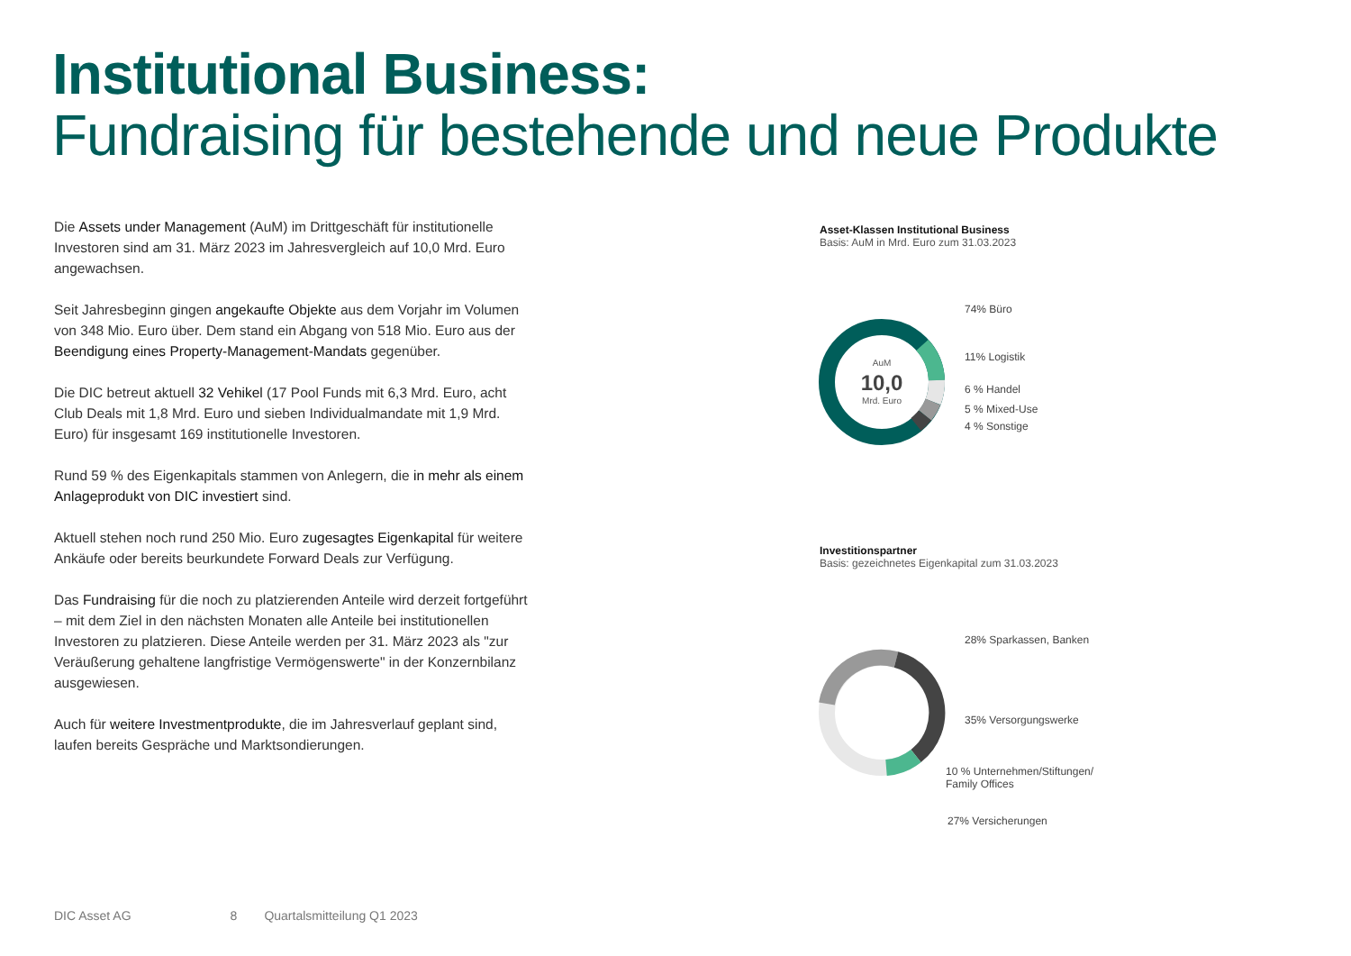Institutional Business:
Fundraising für bestehende und neue Produkte
Die Assets under Management (AuM) im Drittgeschäft für institutionelle Investoren sind am 31. März 2023 im Jahresvergleich auf 10,0 Mrd. Euro angewachsen.
Seit Jahresbeginn gingen angekaufte Objekte aus dem Vorjahr im Volumen von 348 Mio. Euro über. Dem stand ein Abgang von 518 Mio. Euro aus der Beendigung eines Property-Management-Mandats gegenüber.
Die DIC betreut aktuell 32 Vehikel (17 Pool Funds mit 6,3 Mrd. Euro, acht Club Deals mit 1,8 Mrd. Euro und sieben Individualmandate mit 1,9 Mrd. Euro) für insgesamt 169 institutionelle Investoren.
Rund 59 % des Eigenkapitals stammen von Anlegern, die in mehr als einem Anlageprodukt von DIC investiert sind.
Aktuell stehen noch rund 250 Mio. Euro zugesagtes Eigenkapital für weitere Ankäufe oder bereits beurkundete Forward Deals zur Verfügung.
Das Fundraising für die noch zu platzierenden Anteile wird derzeit fortgeführt – mit dem Ziel in den nächsten Monaten alle Anteile bei institutionellen Investoren zu platzieren. Diese Anteile werden per 31. März 2023 als "zur Veräußerung gehaltene langfristige Vermögenswerte" in der Konzernbilanz ausgewiesen.
Auch für weitere Investmentprodukte, die im Jahresverlauf geplant sind, laufen bereits Gespräche und Marktsondierungen.
Asset-Klassen Institutional Business
Basis: AuM in Mrd. Euro zum 31.03.2023
AuM
10,0
Mrd. Euro
74% Büro
11% Logistik
6 % Handel
5 % Mixed-Use
4 % Sonstige
Investitionspartner
Basis: gezeichnetes Eigenkapital zum 31.03.2023
28% Sparkassen, Banken
35% Versorgungswerke
10 % Unternehmen/Stiftungen/
Family Offices
27% Versicherungen
DIC Asset AG 8 Quartalsmitteilung Q1 2023